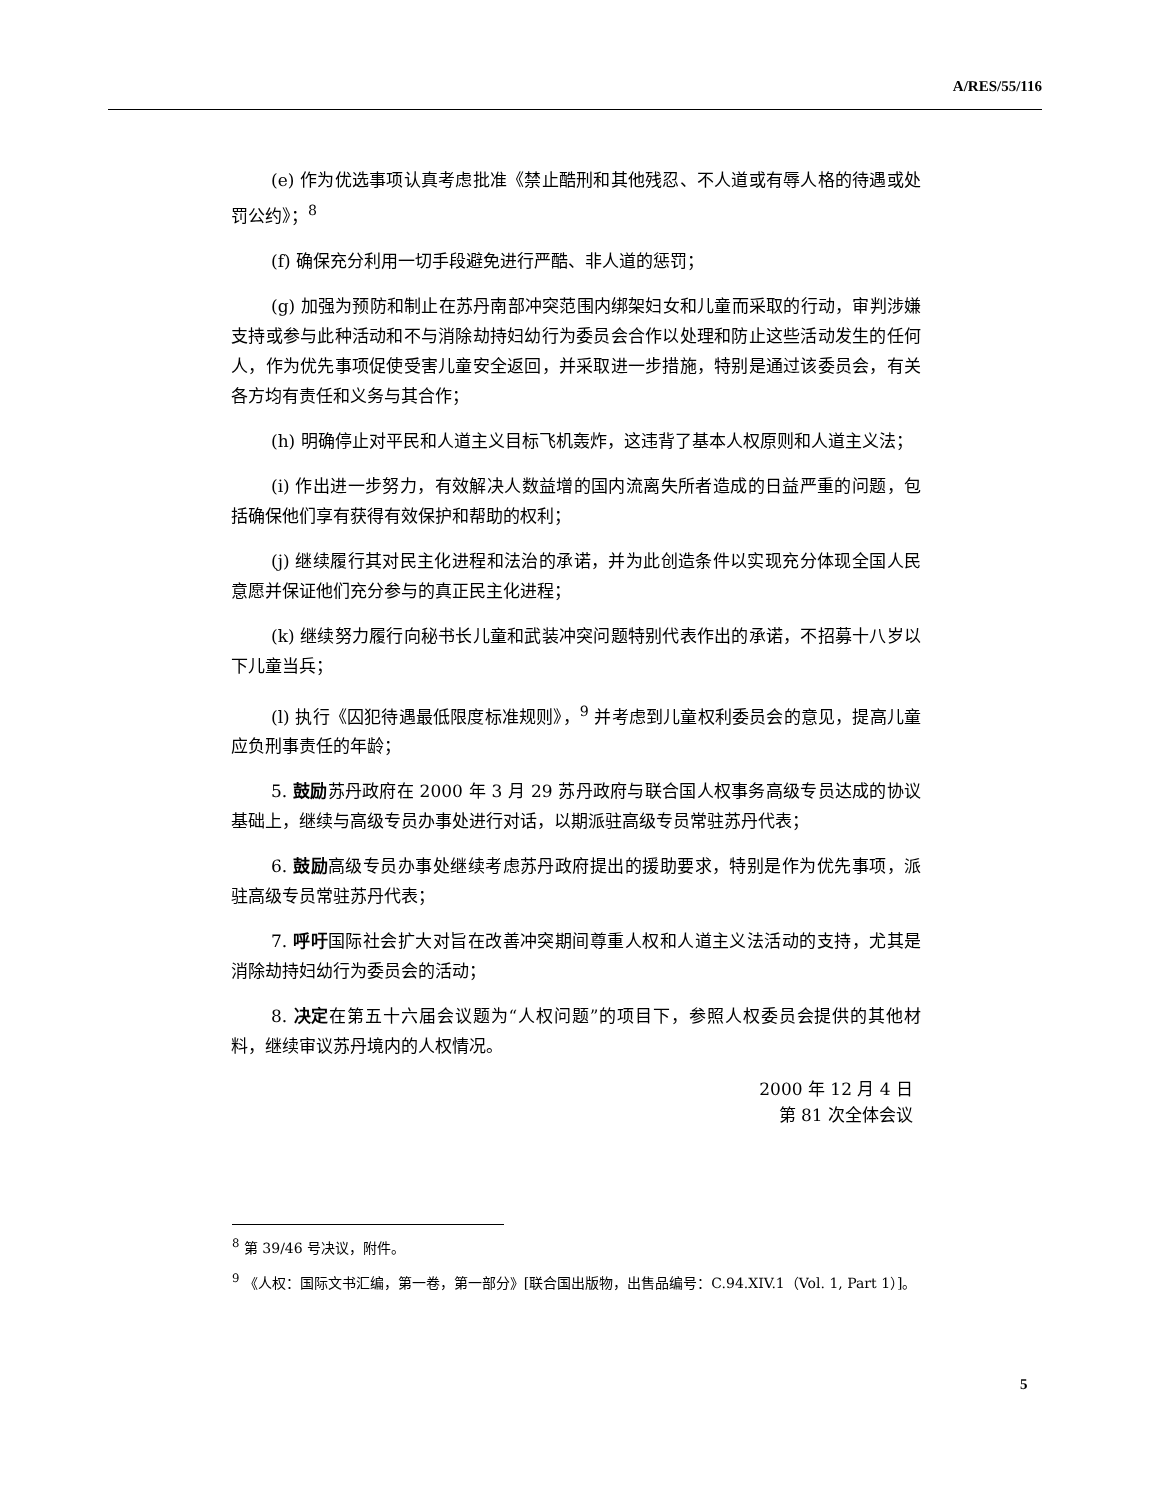A/RES/55/116
(e) 作为优选事项认真考虑批准《禁止酷刑和其他残忍、不人道或有辱人格的待遇或处罚公约》；<sup>8</sup>
(f) 确保充分利用一切手段避免进行严酷、非人道的惩罚；
(g) 加强为预防和制止在苏丹南部冲突范围内绑架妇女和儿童而采取的行动，审判涉嫌支持或参与此种活动和不与消除劫持妇幼行为委员会合作以处理和防止这些活动发生的任何人，作为优先事项促使受害儿童安全返回，并采取进一步措施，特别是通过该委员会，有关各方均有责任和义务与其合作；
(h) 明确停止对平民和人道主义目标飞机轰炸，这违背了基本人权原则和人道主义法；
(i) 作出进一步努力，有效解决人数益增的国内流离失所者造成的日益严重的问题，包括确保他们享有获得有效保护和帮助的权利；
(j) 继续履行其对民主化进程和法治的承诺，并为此创造条件以实现充分体现全国人民意愿并保证他们充分参与的真正民主化进程；
(k) 继续努力履行向秘书长儿童和武装冲突问题特别代表作出的承诺，不招募十八岁以下儿童当兵；
(l) 执行《囚犯待遇最低限度标准规则》，<sup>9</sup> 并考虑到儿童权利委员会的意见，提高儿童应负刑事责任的年龄；
5. 鼓励苏丹政府在 2000 年 3 月 29 苏丹政府与联合国人权事务高级专员达成的协议基础上，继续与高级专员办事处进行对话，以期派驻高级专员常驻苏丹代表；
6. 鼓励高级专员办事处继续考虑苏丹政府提出的援助要求，特别是作为优先事项，派驻高级专员常驻苏丹代表；
7. 呼吁国际社会扩大对旨在改善冲突期间尊重人权和人道主义法活动的支持，尤其是消除劫持妇幼行为委员会的活动；
8. 决定在第五十六届会议题为“人权问题”的项目下，参照人权委员会提供的其他材料，继续审议苏丹境内的人权情况。
2000 年 12 月 4 日
第 81 次全体会议
<sup>8</sup> 第 39/46 号决议，附件。
<sup>9</sup> 《人权：国际文书汇编，第一卷，第一部分》[联合国出版物，出售品编号：C.94.XIV.1（Vol. 1, Part 1）]。
5